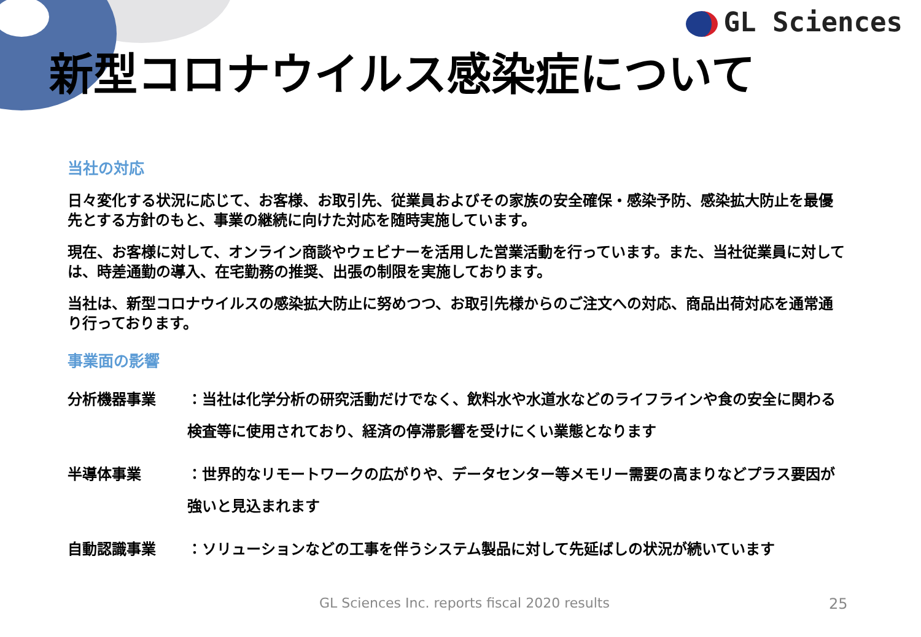GL Sciences
新型コロナウイルス感染症について
当社の対応
日々変化する状況に応じて、お客様、お取引先、従業員およびその家族の安全確保・感染予防、感染拡大防止を最優先とする方針のもと、事業の継続に向けた対応を随時実施しています。
現在、お客様に対して、オンライン商談やウェビナーを活用した営業活動を行っています。また、当社従業員に対しては、時差通勤の導入、在宅勤務の推奨、出張の制限を実施しております。
当社は、新型コロナウイルスの感染拡大防止に努めつつ、お取引先様からのご注文への対応、商品出荷対応を通常通り行っております。
事業面の影響
分析機器事業 ：当社は化学分析の研究活動だけでなく、飲料水や水道水などのライフラインや食の安全に関わる検査等に使用されており、経済の停滞影響を受けにくい業態となります
半導体事業 ：世界的なリモートワークの広がりや、データセンター等メモリー需要の高まりなどプラス要因が強いと見込まれます
自動認識事業 ：ソリューションなどの工事を伴うシステム製品に対して先延ばしの状況が続いています
GL Sciences Inc. reports fiscal 2020 results
25